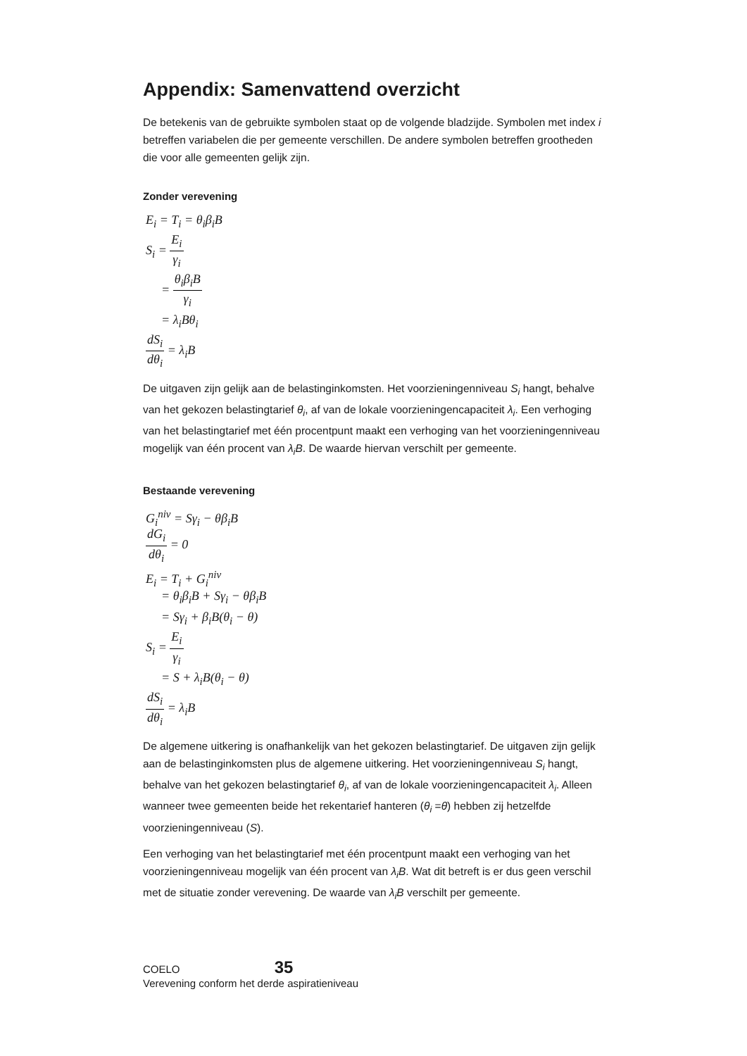Appendix: Samenvattend overzicht
De betekenis van de gebruikte symbolen staat op de volgende bladzijde. Symbolen met index i betreffen variabelen die per gemeente verschillen. De andere symbolen betreffen grootheden die voor alle gemeenten gelijk zijn.
Zonder verevening
E<sub>i</sub> = T<sub>i</sub> = θ<sub>i</sub>β<sub>i</sub>B
S<sub>i</sub> = E<sub>i</sub> γ<sub>i</sub>
= θ<sub>i</sub>β<sub>i</sub>B γ<sub>i</sub>
= λ<sub>i</sub>Bθ<sub>i</sub>
dS<sub>i</sub> dθ<sub>i</sub> = λ<sub>i</sub>B
De uitgaven zijn gelijk aan de belastinginkomsten. Het voorzieningenniveau S<sub>i</sub> hangt, behalve van het gekozen belastingtarief θ<sub>i</sub>, af van de lokale voorzieningencapaciteit λ<sub>i</sub>. Een verhoging van het belastingtarief met één procentpunt maakt een verhoging van het voorzieningenniveau mogelijk van één procent van λ<sub>i</sub>B. De waarde hiervan verschilt per gemeente.
Bestaande verevening
G<sub>i</sub><sup>niv</sup> = Sγ<sub>i</sub> − θβ<sub>i</sub>B
dG<sub>i</sub> dθ<sub>i</sub> = 0
E<sub>i</sub> = T<sub>i</sub> + G<sub>i</sub><sup>niv</sup>
= θ<sub>i</sub>β<sub>i</sub>B + Sγ<sub>i</sub> − θβ<sub>i</sub>B
= Sγ<sub>i</sub> + β<sub>i</sub>B(θ<sub>i</sub> − θ)
S<sub>i</sub> = E<sub>i</sub> γ<sub>i</sub>
= S + λ<sub>i</sub>B(θ<sub>i</sub> − θ)
dS<sub>i</sub> dθ<sub>i</sub> = λ<sub>i</sub>B
De algemene uitkering is onafhankelijk van het gekozen belastingtarief. De uitgaven zijn gelijk aan de belastinginkomsten plus de algemene uitkering. Het voorzieningenniveau S<sub>i</sub> hangt, behalve van het gekozen belastingtarief θ<sub>i</sub>, af van de lokale voorzieningencapaciteit λ<sub>i</sub>. Alleen wanneer twee gemeenten beide het rekentarief hanteren (θ<sub>i</sub> =θ) hebben zij hetzelfde voorzieningenniveau (S).
Een verhoging van het belastingtarief met één procentpunt maakt een verhoging van het voorzieningenniveau mogelijk van één procent van λ<sub>i</sub>B. Wat dit betreft is er dus geen verschil met de situatie zonder verevening. De waarde van λ<sub>i</sub>B verschilt per gemeente.
COELO 35
Verevening conform het derde aspiratieniveau